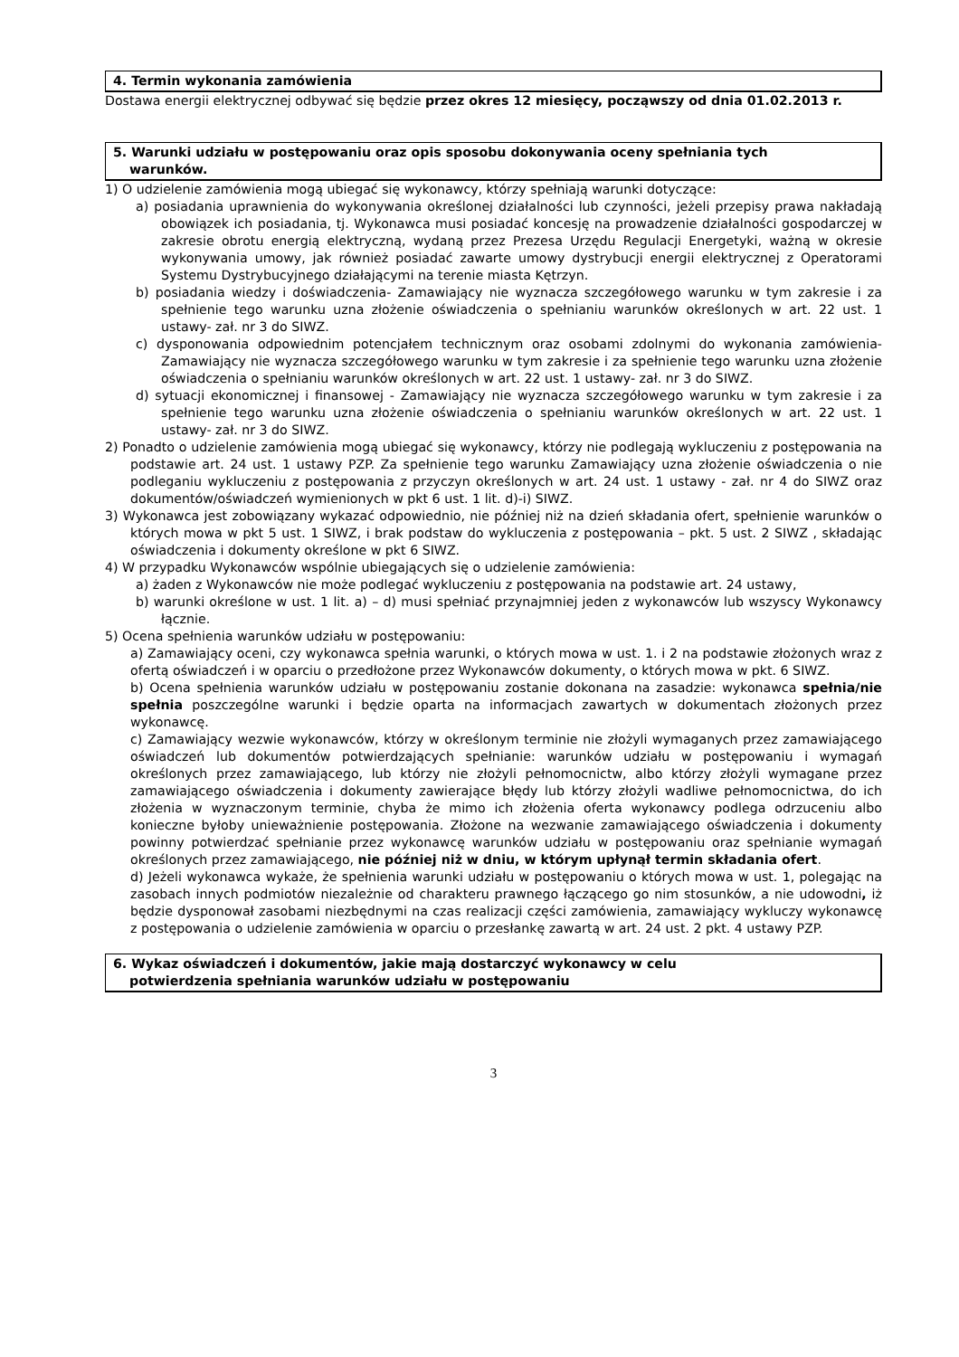4. Termin wykonania zamówienia
Dostawa energii elektrycznej odbywać się będzie przez okres 12 miesięcy, począwszy od dnia 01.02.2013 r.
5. Warunki udziału w postępowaniu oraz opis sposobu dokonywania oceny spełniania tych
warunków.
1) O udzielenie zamówienia mogą ubiegać się wykonawcy, którzy spełniają warunki dotyczące:
a) posiadania uprawnienia do wykonywania określonej działalności lub czynności, jeżeli przepisy prawa nakładają obowiązek ich posiadania, tj. Wykonawca musi posiadać koncesję na prowadzenie działalności gospodarczej w zakresie obrotu energią elektryczną, wydaną przez Prezesa Urzędu Regulacji Energetyki, ważną w okresie wykonywania umowy, jak również posiadać zawarte umowy dystrybucji energii elektrycznej z Operatorami Systemu Dystrybucyjnego działającymi na terenie miasta Kętrzyn.
b) posiadania wiedzy i doświadczenia- Zamawiający nie wyznacza szczegółowego warunku w tym zakresie i za spełnienie tego warunku uzna złożenie oświadczenia o spełnianiu warunków określonych w art. 22 ust. 1 ustawy- zał. nr 3 do SIWZ.
c) dysponowania odpowiednim potencjałem technicznym oraz osobami zdolnymi do wykonania zamówienia- Zamawiający nie wyznacza szczegółowego warunku w tym zakresie i za spełnienie tego warunku uzna złożenie oświadczenia o spełnianiu warunków określonych w art. 22 ust. 1 ustawy- zał. nr 3 do SIWZ.
d) sytuacji ekonomicznej i finansowej - Zamawiający nie wyznacza szczegółowego warunku w tym zakresie i za spełnienie tego warunku uzna złożenie oświadczenia o spełnianiu warunków określonych w art. 22 ust. 1 ustawy- zał. nr 3 do SIWZ.
2) Ponadto o udzielenie zamówienia mogą ubiegać się wykonawcy, którzy nie podlegają wykluczeniu z postępowania na podstawie art. 24 ust. 1 ustawy PZP. Za spełnienie tego warunku Zamawiający uzna złożenie oświadczenia o nie podleganiu wykluczeniu z postępowania z przyczyn określonych w art. 24 ust. 1 ustawy - zał. nr 4 do SIWZ oraz dokumentów/oświadczeń wymienionych w pkt 6 ust. 1 lit. d)-i) SIWZ.
3) Wykonawca jest zobowiązany wykazać odpowiednio, nie później niż na dzień składania ofert, spełnienie warunków o których mowa w pkt 5 ust. 1 SIWZ, i brak podstaw do wykluczenia z postępowania – pkt. 5 ust. 2 SIWZ , składając oświadczenia i dokumenty określone w pkt 6 SIWZ.
4) W przypadku Wykonawców wspólnie ubiegających się o udzielenie zamówienia:
a) żaden z Wykonawców nie może podlegać wykluczeniu z postępowania na podstawie art. 24 ustawy,
b) warunki określone w ust. 1 lit. a) – d) musi spełniać przynajmniej jeden z wykonawców lub wszyscy Wykonawcy łącznie.
5) Ocena spełnienia warunków udziału w postępowaniu:
a) Zamawiający oceni, czy wykonawca spełnia warunki, o których mowa w ust. 1. i 2 na podstawie złożonych wraz z ofertą oświadczeń i w oparciu o przedłożone przez Wykonawców dokumenty, o których mowa w pkt. 6 SIWZ.
b) Ocena spełnienia warunków udziału w postępowaniu zostanie dokonana na zasadzie: wykonawca spełnia/nie spełnia poszczególne warunki i będzie oparta na informacjach zawartych w dokumentach złożonych przez wykonawcę.
c) Zamawiający wezwie wykonawców, którzy w określonym terminie nie złożyli wymaganych przez zamawiającego oświadczeń lub dokumentów potwierdzających spełnianie: warunków udziału w postępowaniu i wymagań określonych przez zamawiającego, lub którzy nie złożyli pełnomocnictw, albo którzy złożyli wymagane przez zamawiającego oświadczenia i dokumenty zawierające błędy lub którzy złożyli wadliwe pełnomocnictwa, do ich złożenia w wyznaczonym terminie, chyba że mimo ich złożenia oferta wykonawcy podlega odrzuceniu albo konieczne byłoby unieważnienie postępowania. Złożone na wezwanie zamawiającego oświadczenia i dokumenty powinny potwierdzać spełnianie przez wykonawcę warunków udziału w postępowaniu oraz spełnianie wymagań określonych przez zamawiającego, nie później niż w dniu, w którym upłynął termin składania ofert.
d) Jeżeli wykonawca wykaże, że spełnienia warunki udziału w postępowaniu o których mowa w ust. 1, polegając na zasobach innych podmiotów niezależnie od charakteru prawnego łączącego go nim stosunków, a nie udowodni, iż będzie dysponował zasobami niezbędnymi na czas realizacji części zamówienia, zamawiający wykluczy wykonawcę z postępowania o udzielenie zamówienia w oparciu o przesłankę zawartą w art. 24 ust. 2 pkt. 4 ustawy PZP.
6. Wykaz oświadczeń i dokumentów, jakie mają dostarczyć wykonawcy w celu
potwierdzenia spełniania warunków udziału w postępowaniu
3